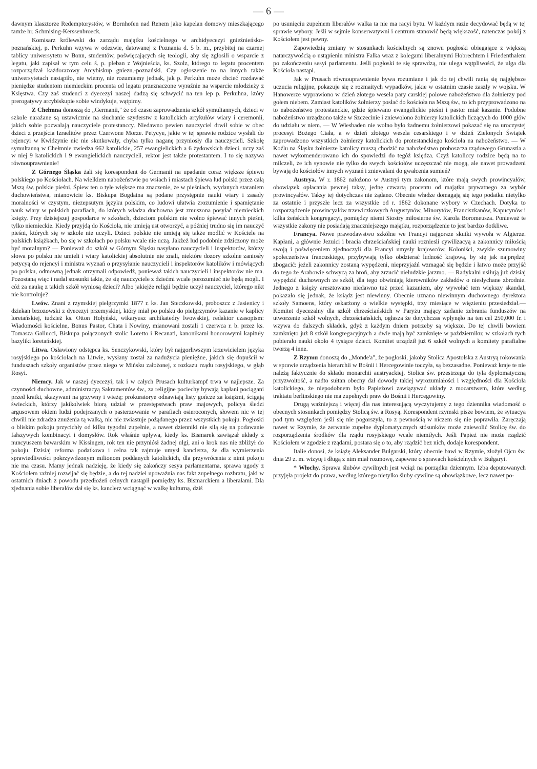— 6 —
dawnym klasztorze Redemptorystów, w Bornhofen nad Renem jako kapelan domowy mieszkającego tamże hr. Schmising-Kerssenbroeck.
Komisarz królewski do zarządu majątku kościelnego w archidyecezyi gnieźnieńsko-poznańskiej, p. Perkuhn wzywa w odezwie, datowanej z Poznania d. 5 b. m., przybitej na czarnej tablicy uniwersytetu w Bonn, studentów, poświęcających się teologii, aby się zgłosili o wsparcie z legatu, jaki zapisał w tym celu ś. p. pleban z Wojnieścia, ks. Szolz, którego to legatu procentem rozporządzał każdorazowy Arcybiskup gniezn.-poznański. Czy ogłoszenie to na innych także uniwersytetach nastąpiło, nie wiemy, nie rozumiemy jednak, jak p. Perkuhn może chcieć rozdawać pieniędze studentom niemieckim procenta od legatu przeznaczone wyraźnie na wsparcie młodzieży z Księstwa. Czy zaś studenci z dyecezyi naszej dadzą się schwycić na ten lep p. Perkuhna, który prerogatywy arcybiskupie sobie windykuje, wątpimy.
Z Chełmna donoszą do „Germanii," że od czasu zaprowadzenia szkół symultannych, dzieci w szkole narażane są ustawicznie na słuchanie szyderstw z katolickich artykułów wiary i ceremonii, jakich sobie pozwalają nauczyciele protestanccy. Niedawno pewien nauczyciel drwił sobie w obec dzieci z przejścia Izraelitów przez Czerwone Morze. Petycye, jakie w tej sprawie rodzice wysłali do rejencyi w Kwidzynie nic nie skutkowały, chyba tylko naganę przyniosły dla nauczycieli. Szkołę symultanną w Chełmnie zwiedza 662 katolickie, 257 ewangielickich a 6 żydowskich dzieci, uczy zaś w niej 9 katolickich i 9 ewangielickich nauczycieli, rektor jest także protestantem. I to się nazywa równouprawnienie!
Z Górnego Śląska żali się korespondent do Germanii na upadanie coraz większe śpiewu polskiego po Kościołach. Na wielkiem nabożeństwie po wsiach i miastach śpiewa lud polski przez całą Mszą św. polskie pieśni. Śpiew ten o tyle większe ma znaczenie, że w pieśniach, wydanych staraniem duchowieństwa, mianowicie ks. Biskupa Bogdaina są podane przystępnie nauki wiary i zasady moralności w czystym, niezepsutym języku polskim, co ludowi ułatwia zrozumienie i spamiętanie nauk wiary w polskich parafiach, do których władza duchowna jest zmuszona posyłać niemieckich księży. Przy dzisiejszej gospodarce w szkołach, dzieciom polskim nie wolno śpiewać innych pieśni, tylko niemieckie. Kiedy przyjdą do Kościoła, nie umieją ust otworzyć, a później trudno się im nauczyć pieśni, których się w szkole nie uczyli. Dzieci polskie nie umieją się także modlić w Kościele na polskich książkach, bo się w szkołach po polsku wcale nie uczą. Jakżeż lud podobnie zdziczony może być moralnym? — Ponieważ do szkół w Górnym Śląsku nasyłano nauczycieli i inspektorów, którzy słowa po polsku nie umieli i wiary katolickiej absolutnie nie znali, niektóre dozory szkolne zaniosły petycyą do rejencyi i ministra wyznań o przysyłanie nauczycieli i inspektorów katolików i mówiących po polsku, odmowną jednak otrzymali odpowiedź, ponieważ takich nauczycieli i inspektorów nie ma. Pozostaną więc i nadal stosunki takie, że się nauczyciele z dziećmi wcale porozumieć nie będą mogli. I cóż za naukę z takich szkół wyniosą dzieci? Albo jakiejże religii będzie uczył nauczyciel, którego nikt nie kontroluje?
Lwów. Znani z rzymskiej pielgrzymki 1877 r. ks. Jan Steczkowski, proboszcz z Jasienicy i dziekan brzozowski z dyecezyi przemyskiej, który miał po polsku do pielgrzymów kazanie w kaplicy loretańskiej, tudzież ks. Otton Hołyński, wikaryusz archikatedry lwowskiej, redaktor czasopism: Wiadomości kościelne, Bonus Pastor, Chata i Nowiny, mianowani zostali 1 czerwca r. b. przez ks. Tomasza Gallucci, Biskupa połączonych stolic Loretto i Recanati, kanonikami honorowymi kapituły bazyliki loretańskiej.
Litwa. Osławiony odstępca ks. Senczykowski, który był najgorliwszym krzewicielem języka rosyjskiego po kościołach na Litwie, wysłany został za nadużycia pieniężne, jakich się dopuścił w funduszach szkoły organistów przez niego w Mińsku założonej, z rozkazu rządu rosyjskiego, w głąb Rosyi.
Niemcy. Jak w naszej dyecezyi, tak i w całych Prusach kulturkampf trwa w najlepsze. Za czynności duchowne, administracyą Sakramentów św., za religijne pociechy bywają kapłani pociągani przed kratki, skazywani na grzywny i wieżę; prokuratorye odnawiają listy gończe za księżmi, ścigają świeckich, którzy jakikolwiek biorą udział w przestępstwach praw majowych, policya śledzi argusowem okiem ludzi podejrzanych o pasterzowanie w parafiach osieroconych, słowem nic w tej chwili nie zdradza znużenia tą walką, nic nie zwiastuje pożądanego przez wszystkich pokoju. Pogłoski o bliskim pokoju przycichły od kilku tygodni zupełnie, a nawet dzienniki nie silą się na podawanie fałszywych kombinacyi i domysłów. Rok właśnie upływa, kiedy ks. Bismarek zawiązał układy z nuncyuszem bawarskim w Kissingen, rok ten nie przyniósł żadnej ulgi, ani o krok nas nie zbliżył do pokoju. Dzisiaj reforma podatkowa i celna tak zajmuje umysł kanclerza, że dla wymierzenia sprawiedliwości pokrzywdzonym milionom poddanych katolickich, dla przywrócenia z nimi pokoju nie ma czasu. Mamy jednak nadzieję, że kiedy się zakończy sesya parlamentarna, sprawa ugody z Kościołem raźniej rozwijać się będzie, a do tej nadziei upoważnia nas fakt zupełnego rozbratu, jaki w ostatnich dniach z powodu przedłożeń celnych nastąpił pomiędzy ks. Bismarckiem a liberałami. Dla zjednania sobie liberałów dał się ks. kanclerz wciągnąć w walkę kulturną, dziś
po usunięciu zupełnem liberałów walka ta nie ma racyi bytu. W każdym razie decydować będą w tej sprawie wybory. Jeśli w sejmie konserwatywni i centrum stanowić będą większość, natenczas pokój z Kościołem jest pewny.
Zapowiedzią zmiany w stosunkach kościelnych są znowu pogłoski obiegające z większą natarczywością o ustąpieniu ministra Falka wraz z kolegami liberalnymi Hobrechtem i Friedenthalem po zakończeniu sesyi parlamentu. Jeśli pogłoski te się sprawdzą, nie ulega wątpliwości, że ulga dla Kościoła nastąpi.
Jak w Prusach równouprawnienie bywa rozumiane i jak do tej chwili ranią się najgłębsze uczucia religijne, pokazuje się z rozmaitych wypadków, jakie w ostatnim czasie zaszły w wojsku. W Hanowerze wyprawiono w dzień złotego wesela pary carskiej polowe nabożeństwo dla żołnierzy pod gołem niebem. Zamiast katolików żołnierzy posłać do kościoła na Mszą św., to ich przyprowadzono na to nabożeństwo protestanckie, gdzie śpiewano ewangelickie pieśni i pastor miał kazanie. Podobne nabożeństwo urządzono także w Szczecinie i zniewolono żołnierzy katolickich liczących do 1000 głów do udziału w niem. — W Wiesbaden nie wolno było żadnemu żołnierzowi pokazać się na uroczystej procesyi Bożego Ciała, a w dzień złotego wesela cesarskiego i w dzień Zielonych Świątek zaprowadzono wszystkich żołnierzy katolickich do protestanckiego kościoła na nabożeństwo. — W Koźlu na Śląsku żołnierze katolicy muszą chodzić na nabożeństwo proboszcza rządowego Grünastla a nawet wykomenderowano ich do spowiedzi do tegóż księdza. Czyż katoliccy rodzice będą na to milczeli, że ich synowie nie tylko do swych kościołów uczęszczać nie mogą, ale nawet prowadzeni bywają do kościołów innych wyznań i zniewalani do gwałcenia sumień?
Austrya. W r. 1862 nałożono w Austryi tym zakonom, które mają swych prowincyałów, obowiązek opłacania pewnej taksy, jednę czwartą procentu od majątku prywatnego za wybór prowincyałów. Taksy tej dotychczas nie żądano. Obecnie władze domagają się tego podatku nietylko za ostatnie i przyszłe lecz za wszystkie od r. 1862 dokonane wybory w Czechach. Dotyka to rozporządzenie prowincyałów trzewiczkowych Augustynów, Minorytów, Franciszkanów, Kapucynów i kilka żeńskich kongregacyi, pomiędzy niemi Siostry miłosierne św. Karola Boromeusza. Ponieważ te wszystkie zakony nie posiadają znaczniejszego majątku, rozporządzenie to jest bardzo dotkliwe.
Francya. Nowe prawodawstwo szkólne we Francyi najgorsze skutki wywoła w Algierze. Kapłani, a głównie Jezuici i bracia chrześciańskiej nauki rozniesli cywilizacyą a zakonnicy miłością swoją i poświęceniem zjednoczyli dla Francyi umysły krajowców. Koloniści, zwykle szumowiny społeczeństwa francuskiego, przybywają tylko obdzierać ludność krajową, by się jak najprędzej zbogacić: jeżeli zakonnicy zostaną wypędzeni, nieprzyjaźń wzmagać się będzie i łatwo może przyjść do tego że Arabowie schwycą za broń, aby zrzucić nieludzkie jarzmo. — Radykalni usiłują już dzisiaj wypędzić duchownych ze szkół, dla tego obwiniają kierowników zakładów o niesłychane zbrodnie. Jednego z księży aresztowano niedawno tuż przed kazaniem, aby wywołać tem większy skandal, pokazało się jednak, że ksiądz jest niewinny. Obecnie uznano niewinnym duchownego dyrektora szkoły Samoens, który oskarżony o wielkie występki, trzy miesiące w więzieniu przesiedział.— Komitet dyecezalny dla szkół chrześciańskich w Paryżu mający zadanie zebrania funduszów na utworzenie szkół wolnych, chrześciańskich, ogłasza że dotychczas wpłynęło na ten cel 250,000 fr. i wzywa do dalszych składek, gdyż z każdym dniem potrzeby są większe. Do tej chwili bowiem zamknięto już 8 szkół kongregacyjnych a dwie mają być zamknięte w październiku: w szkołach tych pobierało nauki około 4 tysiące dzieci. Komitet urządził już 6 szkół wolnych a komitety parafialne tworzą 4 inne.
Z Rzymu donoszą do „Monde'a", że pogłoski, jakoby Stolica Apostolska z Austryą rokowania w sprawie urządzenia hierarchii w Bośnii i Hercegowinie toczyła, są bezzasadne. Ponieważ kraje te nie należą faktycznie do składu monarchii austryackiej, Stolica św. przestrzega do tyla dyplomatyczną przyzwoitość, a nadto sułtan obecny dał dowody takiej wyrozumiałości i względności dla Kościoła katolickiego, że niepodobnem było Papieżowi zawiązywać układy z mocarstwem, które według traktatu berlinskiego nie ma zupełnych praw do Bośnii i Hercegowiny.
Drugą ważniejszą i więcej dla nas interesującą wyczytujemy z tego dziennika wiadomość o obecnych stosunkach pomiędzy Stolicą św. a Rosyą. Korespondent rzymski pisze bowiem, że sytuacya pod tym względem jeśli się nie pogorszyła, to z pewnością w niczem się nie poprawiła. Zaręczają nawet w Rzymie, że zerwanie zupełne dyplomatycznych stósunków może zniewolić Stolicę św. do rozporządzenia środków dla rządu rosyjskiego wcale niemiłych. Jeśli Papież nie może rządzić Kościołem w zgodzie z rządami, postara się o to, aby rządzić bez nich, dodaje korespondent.
Italie donosi, że książę Aleksander Bułgarski, który obecnie bawi w Rzymie, złożył Ojcu św. dnia 29 z. m. wizytę i długą z nim miał rozmowę, zapewne o sprawach kościelnych w Bułgaryi.
* Włochy. Sprawa ślubów cywilnych jest wciąż na porządku dziennym. Izba deputowanych przyjęła projekt do prawa, według którego nietylko śluby cywilne są obowiązkowe, lecz nawet po-